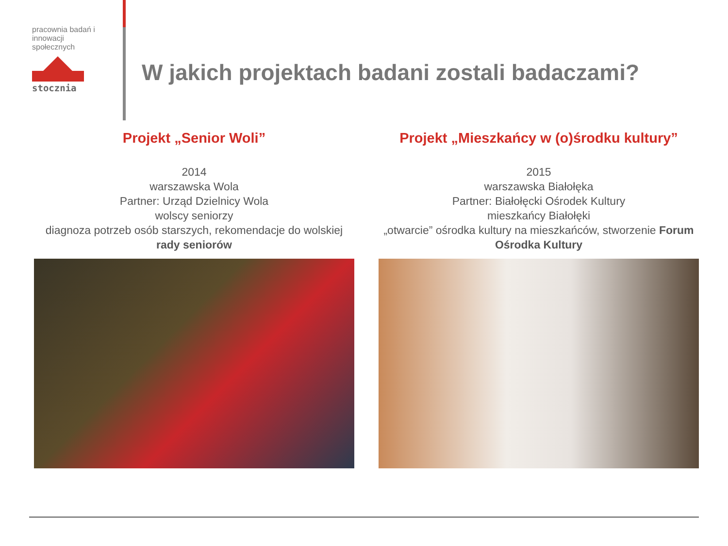pracownia badań i innowacji społecznych
stocznia
W jakich projektach badani zostali badaczami?
Projekt „Senior Woli”
2014
warszawska Wola
Partner: Urząd Dzielnicy Wola
wolscy seniorzy
diagnoza potrzeb osób starszych, rekomendacje do wolskiej rady seniorów
Projekt „Mieszkańcy w (o)środku kultury”
2015
warszawska Białołęka
Partner: Białołęcki Ośrodek Kultury
mieszkańcy Białołęki
„otwarcie” ośrodka kultury na mieszkańców, stworzenie Forum Ośrodka Kultury